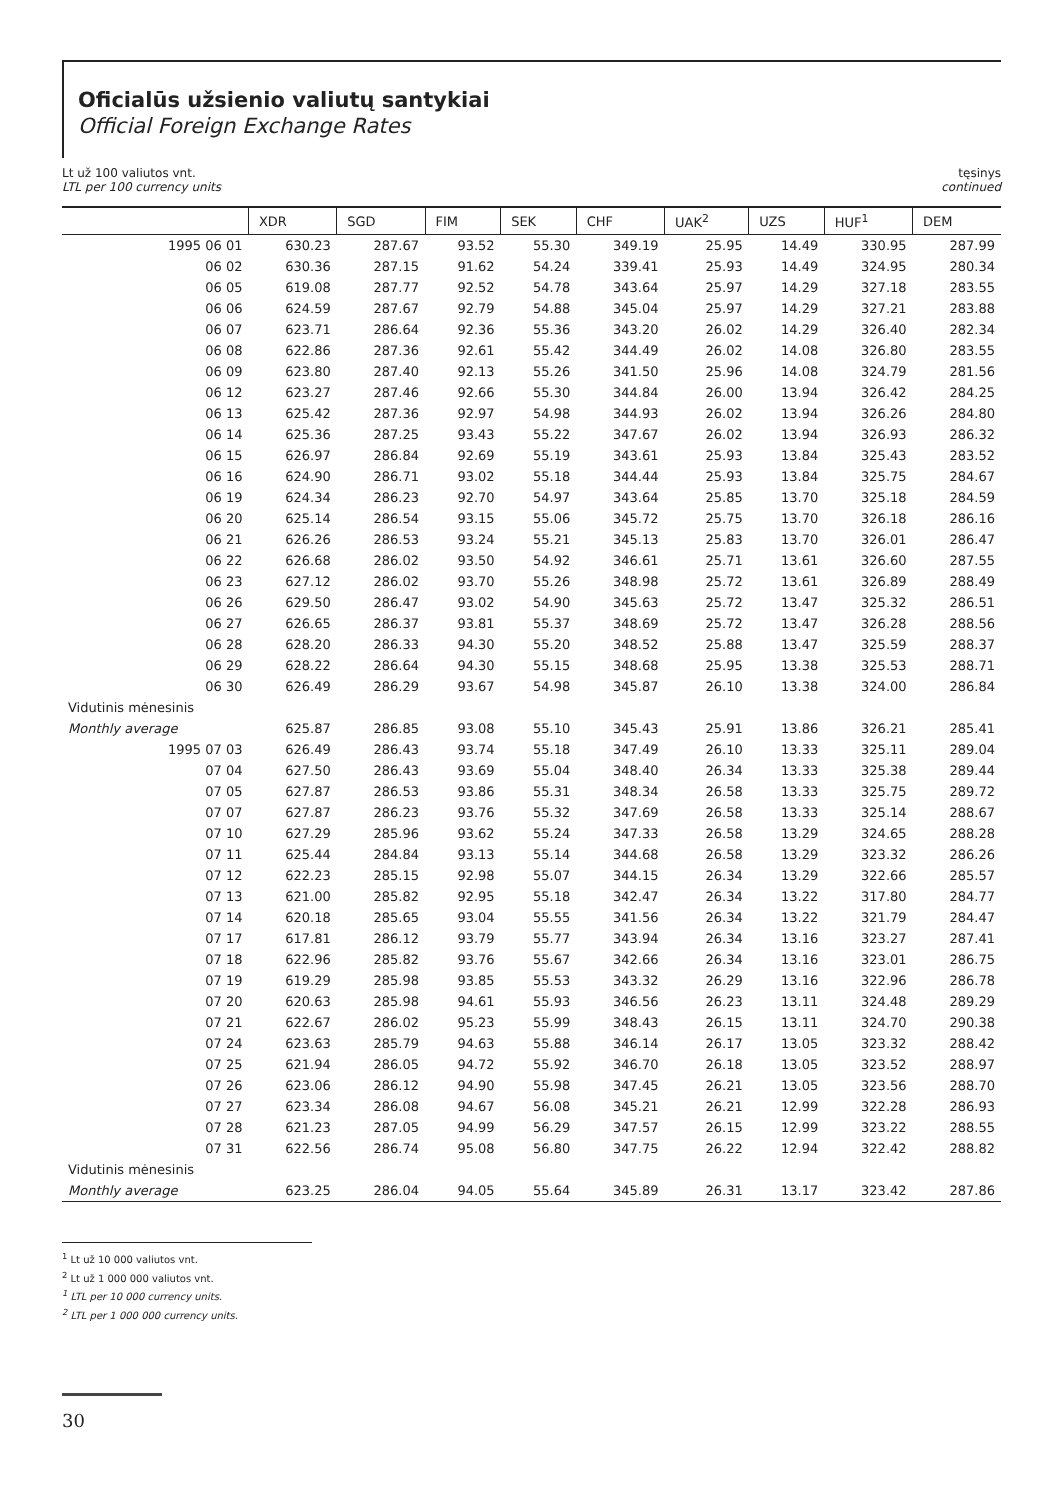Oficialūs užsienio valiutų santykiai
Official Foreign Exchange Rates
Lt už 100 valiutos vnt.
LTL per 100 currency units
tęsinys
continued
| | XDR | SGD | FIM | SEK | CHF | UAK<sup>2</sup> | UZS | HUF<sup>1</sup> | DEM |
| --- | --- | --- | --- | --- | --- | --- | --- | --- | --- |
| 1995 06 01 | 630.23 | 287.67 | 93.52 | 55.30 | 349.19 | 25.95 | 14.49 | 330.95 | 287.99 |
| 06 02 | 630.36 | 287.15 | 91.62 | 54.24 | 339.41 | 25.93 | 14.49 | 324.95 | 280.34 |
| 06 05 | 619.08 | 287.77 | 92.52 | 54.78 | 343.64 | 25.97 | 14.29 | 327.18 | 283.55 |
| 06 06 | 624.59 | 287.67 | 92.79 | 54.88 | 345.04 | 25.97 | 14.29 | 327.21 | 283.88 |
| 06 07 | 623.71 | 286.64 | 92.36 | 55.36 | 343.20 | 26.02 | 14.29 | 326.40 | 282.34 |
| 06 08 | 622.86 | 287.36 | 92.61 | 55.42 | 344.49 | 26.02 | 14.08 | 326.80 | 283.55 |
| 06 09 | 623.80 | 287.40 | 92.13 | 55.26 | 341.50 | 25.96 | 14.08 | 324.79 | 281.56 |
| 06 12 | 623.27 | 287.46 | 92.66 | 55.30 | 344.84 | 26.00 | 13.94 | 326.42 | 284.25 |
| 06 13 | 625.42 | 287.36 | 92.97 | 54.98 | 344.93 | 26.02 | 13.94 | 326.26 | 284.80 |
| 06 14 | 625.36 | 287.25 | 93.43 | 55.22 | 347.67 | 26.02 | 13.94 | 326.93 | 286.32 |
| 06 15 | 626.97 | 286.84 | 92.69 | 55.19 | 343.61 | 25.93 | 13.84 | 325.43 | 283.52 |
| 06 16 | 624.90 | 286.71 | 93.02 | 55.18 | 344.44 | 25.93 | 13.84 | 325.75 | 284.67 |
| 06 19 | 624.34 | 286.23 | 92.70 | 54.97 | 343.64 | 25.85 | 13.70 | 325.18 | 284.59 |
| 06 20 | 625.14 | 286.54 | 93.15 | 55.06 | 345.72 | 25.75 | 13.70 | 326.18 | 286.16 |
| 06 21 | 626.26 | 286.53 | 93.24 | 55.21 | 345.13 | 25.83 | 13.70 | 326.01 | 286.47 |
| 06 22 | 626.68 | 286.02 | 93.50 | 54.92 | 346.61 | 25.71 | 13.61 | 326.60 | 287.55 |
| 06 23 | 627.12 | 286.02 | 93.70 | 55.26 | 348.98 | 25.72 | 13.61 | 326.89 | 288.49 |
| 06 26 | 629.50 | 286.47 | 93.02 | 54.90 | 345.63 | 25.72 | 13.47 | 325.32 | 286.51 |
| 06 27 | 626.65 | 286.37 | 93.81 | 55.37 | 348.69 | 25.72 | 13.47 | 326.28 | 288.56 |
| 06 28 | 628.20 | 286.33 | 94.30 | 55.20 | 348.52 | 25.88 | 13.47 | 325.59 | 288.37 |
| 06 29 | 628.22 | 286.64 | 94.30 | 55.15 | 348.68 | 25.95 | 13.38 | 325.53 | 288.71 |
| 06 30 | 626.49 | 286.29 | 93.67 | 54.98 | 345.87 | 26.10 | 13.38 | 324.00 | 286.84 |
| Vidutinis mėnesinis | | | | | | | | | |
| Monthly average | 625.87 | 286.85 | 93.08 | 55.10 | 345.43 | 25.91 | 13.86 | 326.21 | 285.41 |
| 1995 07 03 | 626.49 | 286.43 | 93.74 | 55.18 | 347.49 | 26.10 | 13.33 | 325.11 | 289.04 |
| 07 04 | 627.50 | 286.43 | 93.69 | 55.04 | 348.40 | 26.34 | 13.33 | 325.38 | 289.44 |
| 07 05 | 627.87 | 286.53 | 93.86 | 55.31 | 348.34 | 26.58 | 13.33 | 325.75 | 289.72 |
| 07 07 | 627.87 | 286.23 | 93.76 | 55.32 | 347.69 | 26.58 | 13.33 | 325.14 | 288.67 |
| 07 10 | 627.29 | 285.96 | 93.62 | 55.24 | 347.33 | 26.58 | 13.29 | 324.65 | 288.28 |
| 07 11 | 625.44 | 284.84 | 93.13 | 55.14 | 344.68 | 26.58 | 13.29 | 323.32 | 286.26 |
| 07 12 | 622.23 | 285.15 | 92.98 | 55.07 | 344.15 | 26.34 | 13.29 | 322.66 | 285.57 |
| 07 13 | 621.00 | 285.82 | 92.95 | 55.18 | 342.47 | 26.34 | 13.22 | 317.80 | 284.77 |
| 07 14 | 620.18 | 285.65 | 93.04 | 55.55 | 341.56 | 26.34 | 13.22 | 321.79 | 284.47 |
| 07 17 | 617.81 | 286.12 | 93.79 | 55.77 | 343.94 | 26.34 | 13.16 | 323.27 | 287.41 |
| 07 18 | 622.96 | 285.82 | 93.76 | 55.67 | 342.66 | 26.34 | 13.16 | 323.01 | 286.75 |
| 07 19 | 619.29 | 285.98 | 93.85 | 55.53 | 343.32 | 26.29 | 13.16 | 322.96 | 286.78 |
| 07 20 | 620.63 | 285.98 | 94.61 | 55.93 | 346.56 | 26.23 | 13.11 | 324.48 | 289.29 |
| 07 21 | 622.67 | 286.02 | 95.23 | 55.99 | 348.43 | 26.15 | 13.11 | 324.70 | 290.38 |
| 07 24 | 623.63 | 285.79 | 94.63 | 55.88 | 346.14 | 26.17 | 13.05 | 323.32 | 288.42 |
| 07 25 | 621.94 | 286.05 | 94.72 | 55.92 | 346.70 | 26.18 | 13.05 | 323.52 | 288.97 |
| 07 26 | 623.06 | 286.12 | 94.90 | 55.98 | 347.45 | 26.21 | 13.05 | 323.56 | 288.70 |
| 07 27 | 623.34 | 286.08 | 94.67 | 56.08 | 345.21 | 26.21 | 12.99 | 322.28 | 286.93 |
| 07 28 | 621.23 | 287.05 | 94.99 | 56.29 | 347.57 | 26.15 | 12.99 | 323.22 | 288.55 |
| 07 31 | 622.56 | 286.74 | 95.08 | 56.80 | 347.75 | 26.22 | 12.94 | 322.42 | 288.82 |
| Vidutinis mėnesinis | | | | | | | | | |
| Monthly average | 623.25 | 286.04 | 94.05 | 55.64 | 345.89 | 26.31 | 13.17 | 323.42 | 287.86 |
<sup>1</sup> Lt už 10 000 valiutos vnt.
<sup>2</sup> Lt už 1 000 000 valiutos vnt.
<sup>1</sup> LTL per 10 000 currency units.
<sup>2</sup> LTL per 1 000 000 currency units.
30